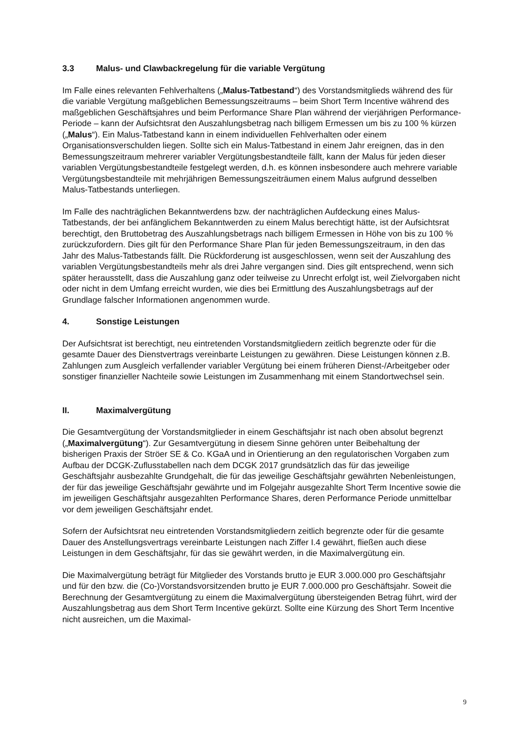3.3 Malus- und Clawbackregelung für die variable Vergütung
Im Falle eines relevanten Fehlverhaltens („Malus-Tatbestand“) des Vorstandsmitglieds während des für die variable Vergütung maßgeblichen Bemessungszeitraums – beim Short Term Incentive während des maßgeblichen Geschäftsjahres und beim Performance Share Plan während der vierjährigen Performance-Periode – kann der Aufsichtsrat den Auszahlungsbetrag nach billigem Ermessen um bis zu 100 % kürzen („Malus“). Ein Malus-Tatbestand kann in einem individuellen Fehlverhalten oder einem Organisationsverschulden liegen. Sollte sich ein Malus-Tatbestand in einem Jahr ereignen, das in den Bemessungszeitraum mehrerer variabler Vergütungsbestandteile fällt, kann der Malus für jeden dieser variablen Vergütungsbestandteile festgelegt werden, d.h. es können insbesondere auch mehrere variable Vergütungsbestandteile mit mehrjährigen Bemessungszeiträumen einem Malus aufgrund desselben Malus-Tatbestands unterliegen.
Im Falle des nachträglichen Bekanntwerdens bzw. der nachträglichen Aufdeckung eines Malus-Tatbestands, der bei anfänglichem Bekanntwerden zu einem Malus berechtigt hätte, ist der Aufsichtsrat berechtigt, den Bruttobetrag des Auszahlungsbetrags nach billigem Ermessen in Höhe von bis zu 100 % zurückzufordern. Dies gilt für den Performance Share Plan für jeden Bemessungszeitraum, in den das Jahr des Malus-Tatbestands fällt. Die Rückforderung ist ausgeschlossen, wenn seit der Auszahlung des variablen Vergütungsbestandteils mehr als drei Jahre vergangen sind. Dies gilt entsprechend, wenn sich später herausstellt, dass die Auszahlung ganz oder teilweise zu Unrecht erfolgt ist, weil Zielvorgaben nicht oder nicht in dem Umfang erreicht wurden, wie dies bei Ermittlung des Auszahlungsbetrags auf der Grundlage falscher Informationen angenommen wurde.
4. Sonstige Leistungen
Der Aufsichtsrat ist berechtigt, neu eintretenden Vorstandsmitgliedern zeitlich begrenzte oder für die gesamte Dauer des Dienstvertrags vereinbarte Leistungen zu gewähren. Diese Leistungen können z.B. Zahlungen zum Ausgleich verfallender variabler Vergütung bei einem früheren Dienst-/Arbeitgeber oder sonstiger finanzieller Nachteile sowie Leistungen im Zusammenhang mit einem Standortwechsel sein.
II. Maximalvergütung
Die Gesamtvergütung der Vorstandsmitglieder in einem Geschäftsjahr ist nach oben absolut begrenzt („Maximalvergütung“). Zur Gesamtvergütung in diesem Sinne gehören unter Beibehaltung der bisherigen Praxis der Ströer SE & Co. KGaA und in Orientierung an den regulatorischen Vorgaben zum Aufbau der DCGK-Zuflusstabellen nach dem DCGK 2017 grundsätzlich das für das jeweilige Geschäftsjahr ausbezahlte Grundgehalt, die für das jeweilige Geschäftsjahr gewährten Nebenleistungen, der für das jeweilige Geschäftsjahr gewährte und im Folgejahr ausgezahlte Short Term Incentive sowie die im jeweiligen Geschäftsjahr ausgezahlten Performance Shares, deren Performance Periode unmittelbar vor dem jeweiligen Geschäftsjahr endet.
Sofern der Aufsichtsrat neu eintretenden Vorstandsmitgliedern zeitlich begrenzte oder für die gesamte Dauer des Anstellungsvertrags vereinbarte Leistungen nach Ziffer I.4 gewährt, fließen auch diese Leistungen in dem Geschäftsjahr, für das sie gewährt werden, in die Maximalvergütung ein.
Die Maximalvergütung beträgt für Mitglieder des Vorstands brutto je EUR 3.000.000 pro Geschäftsjahr und für den bzw. die (Co-)Vorstandsvorsitzenden brutto je EUR 7.000.000 pro Geschäftsjahr. Soweit die Berechnung der Gesamtvergütung zu einem die Maximalvergütung übersteigenden Betrag führt, wird der Auszahlungsbetrag aus dem Short Term Incentive gekürzt. Sollte eine Kürzung des Short Term Incentive nicht ausreichen, um die Maximal-
9